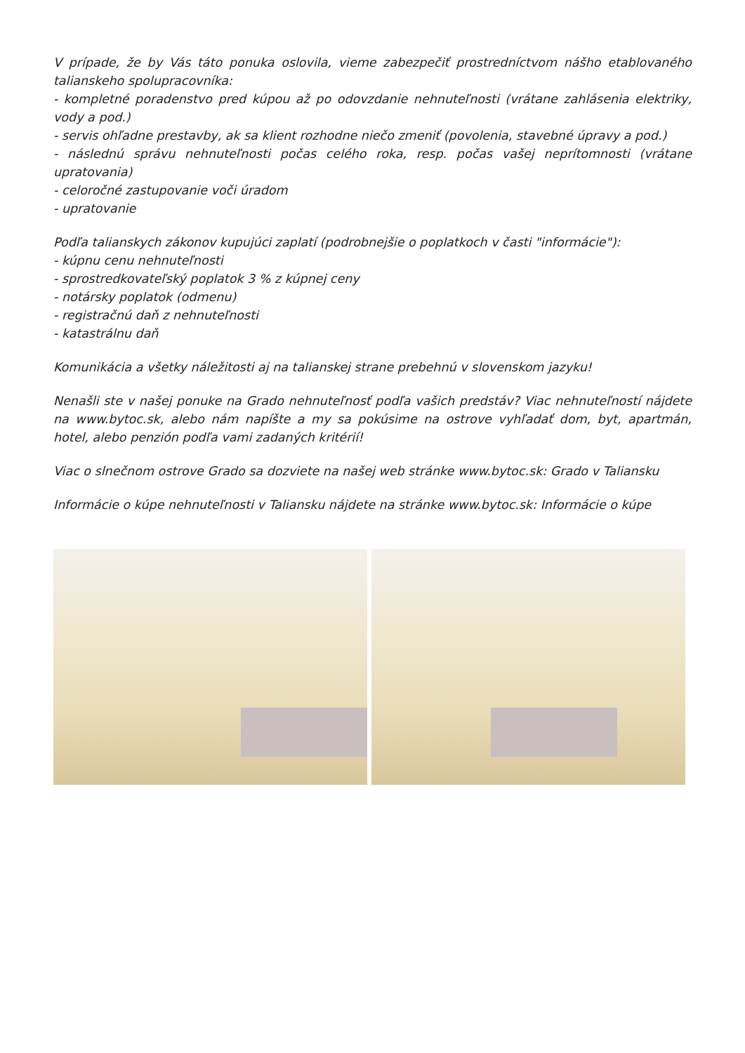V prípade, že by Vás táto ponuka oslovila, vieme zabezpečiť prostredníctvom nášho etablovaného talianskeho spolupracovníka:
- kompletné poradenstvo pred kúpou až po odovzdanie nehnuteľnosti (vrátane zahlásenia elektriky, vody a pod.)
- servis ohľadne prestavby, ak sa klient rozhodne niečo zmeniť (povolenia, stavebné úpravy a pod.)
- následnú správu nehnuteľnosti počas celého roka, resp. počas vašej neprítomnosti (vrátane upratovania)
- celoročné zastupovanie voči úradom
- upratovanie
Podľa talianskych zákonov kupujúci zaplatí (podrobnejšie o poplatkoch v časti "informácie"):
- kúpnu cenu nehnuteľnosti
- sprostredkovateľský poplatok 3 % z kúpnej ceny
- notársky poplatok (odmenu)
- registračnú daň z nehnuteľnosti
- katastrálnu daň
Komunikácia a všetky náležitosti aj na talianskej strane prebehnú v slovenskom jazyku!
Nenašli ste v našej ponuke na Grado nehnuteľnosť podľa vašich predstáv? Viac nehnuteľností nájdete na www.bytoc.sk, alebo nám napíšte a my sa pokúsime na ostrove vyhľadať dom, byt, apartmán, hotel, alebo penzión podľa vami zadaných kritérií!
Viac o slnečnom ostrove Grado sa dozviete na našej web stránke www.bytoc.sk: Grado v Taliansku
Informácie o kúpe nehnuteľnosti v Taliansku nájdete na stránke www.bytoc.sk: Informácie o kúpe